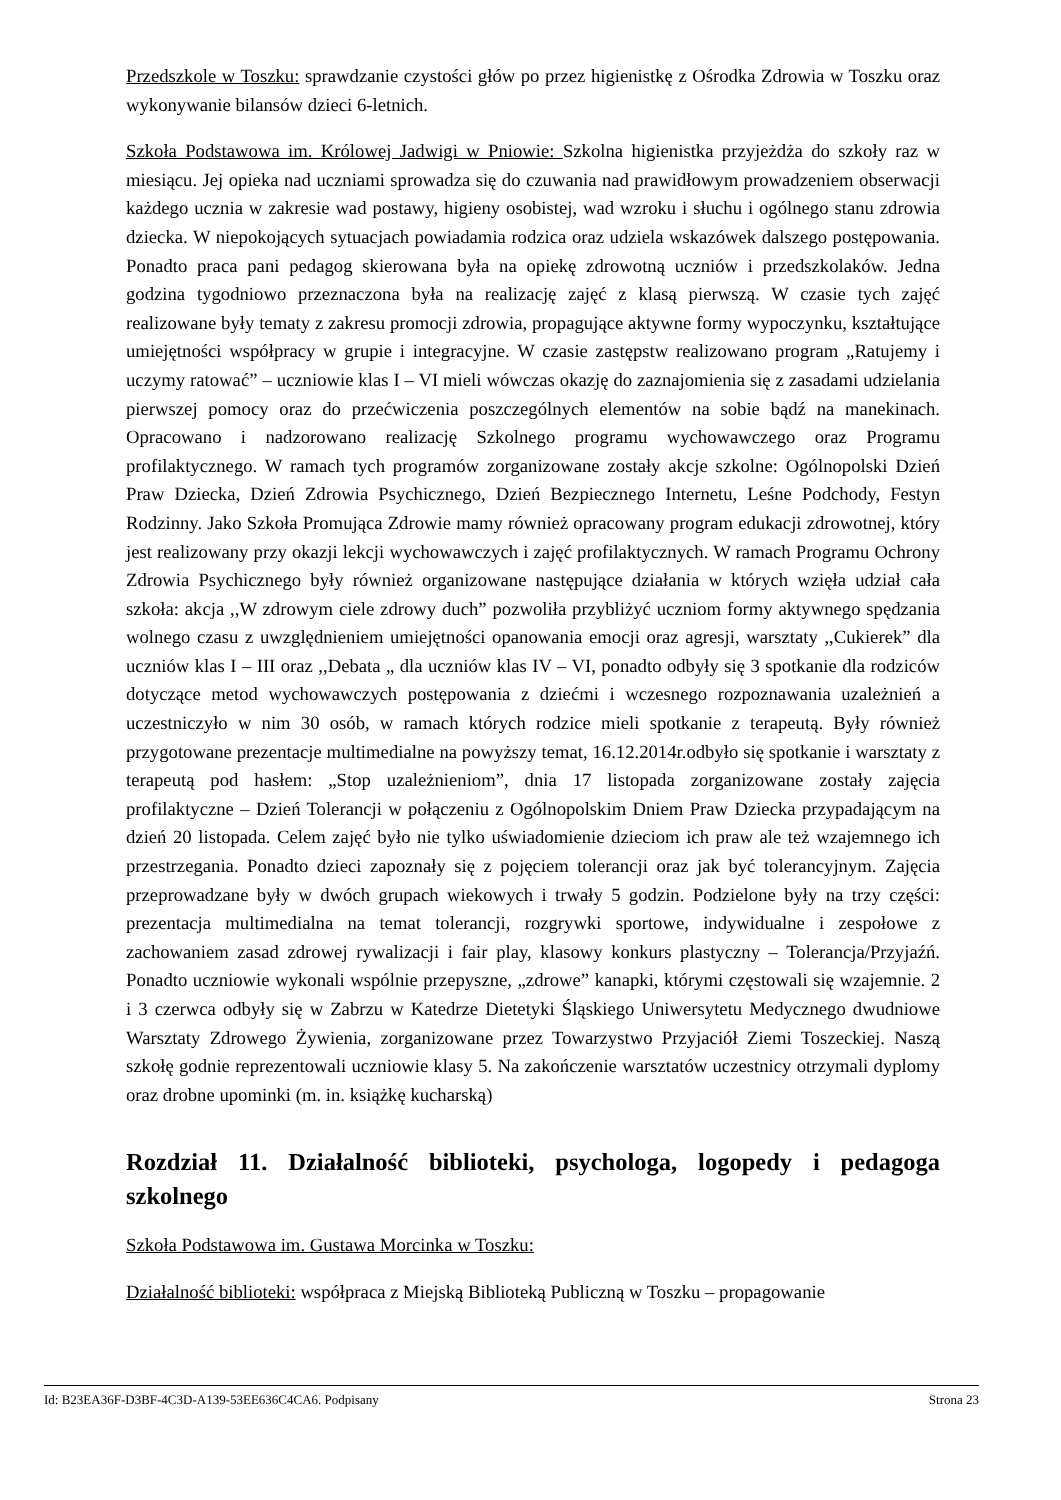Przedszkole w Toszku: sprawdzanie czystości głów po przez higienistkę z Ośrodka Zdrowia w Toszku oraz wykonywanie bilansów dzieci 6-letnich.
Szkoła Podstawowa im. Królowej Jadwigi w Pniowie: Szkolna higienistka przyjeżdża do szkoły raz w miesiącu. Jej opieka nad uczniami sprowadza się do czuwania nad prawidłowym prowadzeniem obserwacji każdego ucznia w zakresie wad postawy, higieny osobistej, wad wzroku i słuchu i ogólnego stanu zdrowia dziecka. W niepokojących sytuacjach powiadamia rodzica oraz udziela wskazówek dalszego postępowania. Ponadto praca pani pedagog skierowana była na opiekę zdrowotną uczniów i przedszkolaków. Jedna godzina tygodniowo przeznaczona była na realizację zajęć z klasą pierwszą. W czasie tych zajęć realizowane były tematy z zakresu promocji zdrowia, propagujące aktywne formy wypoczynku, kształtujące umiejętności współpracy w grupie i integracyjne. W czasie zastępstw realizowano program „Ratujemy i uczymy ratować” – uczniowie klas I – VI mieli wówczas okazję do zaznajomienia się z zasadami udzielania pierwszej pomocy oraz do przećwiczenia poszczególnych elementów na sobie bądź na manekinach. Opracowano i nadzorowano realizację Szkolnego programu wychowawczego oraz Programu profilaktycznego. W ramach tych programów zorganizowane zostały akcje szkolne: Ogólnopolski Dzień Praw Dziecka, Dzień Zdrowia Psychicznego, Dzień Bezpiecznego Internetu, Leśne Podchody, Festyn Rodzinny. Jako Szkoła Promująca Zdrowie mamy również opracowany program edukacji zdrowotnej, który jest realizowany przy okazji lekcji wychowawczych i zajęć profilaktycznych. W ramach Programu Ochrony Zdrowia Psychicznego były również organizowane następujące działania w których wzięła udział cała szkoła: akcja ,,W zdrowym ciele zdrowy duch” pozwoliła przybliżyć uczniom formy aktywnego spędzania wolnego czasu z uwzględnieniem umiejętności opanowania emocji oraz agresji, warsztaty ,,Cukierek” dla uczniów klas I – III oraz ,,Debata „ dla uczniów klas IV – VI, ponadto odbyły się 3 spotkanie dla rodziców dotyczące metod wychowawczych postępowania z dziećmi i wczesnego rozpoznawania uzależnień a uczestniczyło w nim 30 osób, w ramach których rodzice mieli spotkanie z terapeutą. Były również przygotowane prezentacje multimedialne na powyższy temat, 16.12.2014r.odbyło się spotkanie i warsztaty z terapeutą pod hasłem: „Stop uzależnieniom”, dnia 17 listopada zorganizowane zostały zajęcia profilaktyczne – Dzień Tolerancji w połączeniu z Ogólnopolskim Dniem Praw Dziecka przypadającym na dzień 20 listopada. Celem zajęć było nie tylko uświadomienie dzieciom ich praw ale też wzajemnego ich przestrzegania. Ponadto dzieci zapoznały się z pojęciem tolerancji oraz jak być tolerancyjnym. Zajęcia przeprowadzane były w dwóch grupach wiekowych i trwały 5 godzin. Podzielone były na trzy części: prezentacja multimedialna na temat tolerancji, rozgrywki sportowe, indywidualne i zespołowe z zachowaniem zasad zdrowej rywalizacji i fair play, klasowy konkurs plastyczny – Tolerancja/Przyjaźń. Ponadto uczniowie wykonali wspólnie przepyszne, „zdrowe” kanapki, którymi częstowali się wzajemnie. 2 i 3 czerwca odbyły się w Zabrzu w Katedrze Dietetyki Śląskiego Uniwersytetu Medycznego dwudniowe Warsztaty Zdrowego Żywienia, zorganizowane przez Towarzystwo Przyjaciół Ziemi Toszeckiej. Naszą szkołę godnie reprezentowali uczniowie klasy 5. Na zakończenie warsztatów uczestnicy otrzymali dyplomy oraz drobne upominki (m. in. książkę kucharską)
Rozdział 11. Działalność biblioteki, psychologa, logopedy i pedagoga szkolnego
Szkoła Podstawowa im. Gustawa Morcinka w Toszku:
Działalność biblioteki: współpraca z Miejską Biblioteką Publiczną w Toszku – propagowanie
Id: B23EA36F-D3BF-4C3D-A139-53EE636C4CA6. Podpisany Strona 23